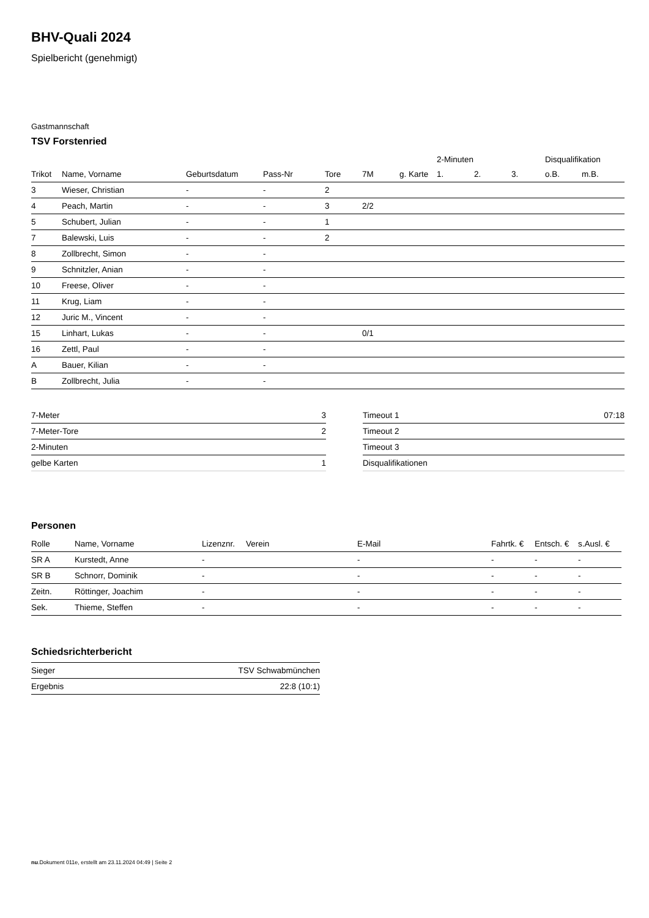BHV-Quali 2024
Spielbericht (genehmigt)
Gastmannschaft
TSV Forstenried
| | | | | | | | 2-Minuten | | | Disqualifikation | |
| Trikot | Name, Vorname | Geburtsdatum | Pass-Nr | Tore | 7M | g. Karte | 1. | 2. | 3. | o.B. | m.B. |
| 3 | Wieser, Christian | - | - | 2 | | | | | | | |
| 4 | Peach, Martin | - | - | 3 | 2/2 | | | | | | |
| 5 | Schubert, Julian | - | - | 1 | | | | | | | |
| 7 | Balewski, Luis | - | - | 2 | | | | | | | |
| 8 | Zollbrecht, Simon | - | - | | | | | | | | |
| 9 | Schnitzler, Anian | - | - | | | | | | | | |
| 10 | Freese, Oliver | - | - | | | | | | | | |
| 11 | Krug, Liam | - | - | | | | | | | | |
| 12 | Juric M., Vincent | - | - | | | | | | | | |
| 15 | Linhart, Lukas | - | - | | 0/1 | | | | | | |
| 16 | Zettl, Paul | - | - | | | | | | | | |
| A | Bauer, Kilian | - | - | | | | | | | | |
| B | Zollbrecht, Julia | - | - | | | | | | | | |
| 7-Meter | 3 |
| 7-Meter-Tore | 2 |
| 2-Minuten | |
| gelbe Karten | 1 |
| Timeout 1 | 07:18 |
| Timeout 2 | |
| Timeout 3 | |
| Disqualifikationen | |
Personen
| Rolle | Name, Vorname | Lizenznr. | Verein | E-Mail | Fahrtk. € | Entsch. € | s.Ausl. € |
| --- | --- | --- | --- | --- | --- | --- | --- |
| SR A | Kurstedt, Anne | - | | - | - | - | - |
| SR B | Schnorr, Dominik | - | | - | - | - | - |
| Zeitn. | Röttinger, Joachim | - | | - | - | - | - |
| Sek. | Thieme, Steffen | - | | - | - | - | - |
Schiedsrichterbericht
| Sieger | TSV Schwabmünchen |
| Ergebnis | 22:8 (10:1) |
nu.Dokument 011e, erstellt am 23.11.2024 04:49 | Seite 2